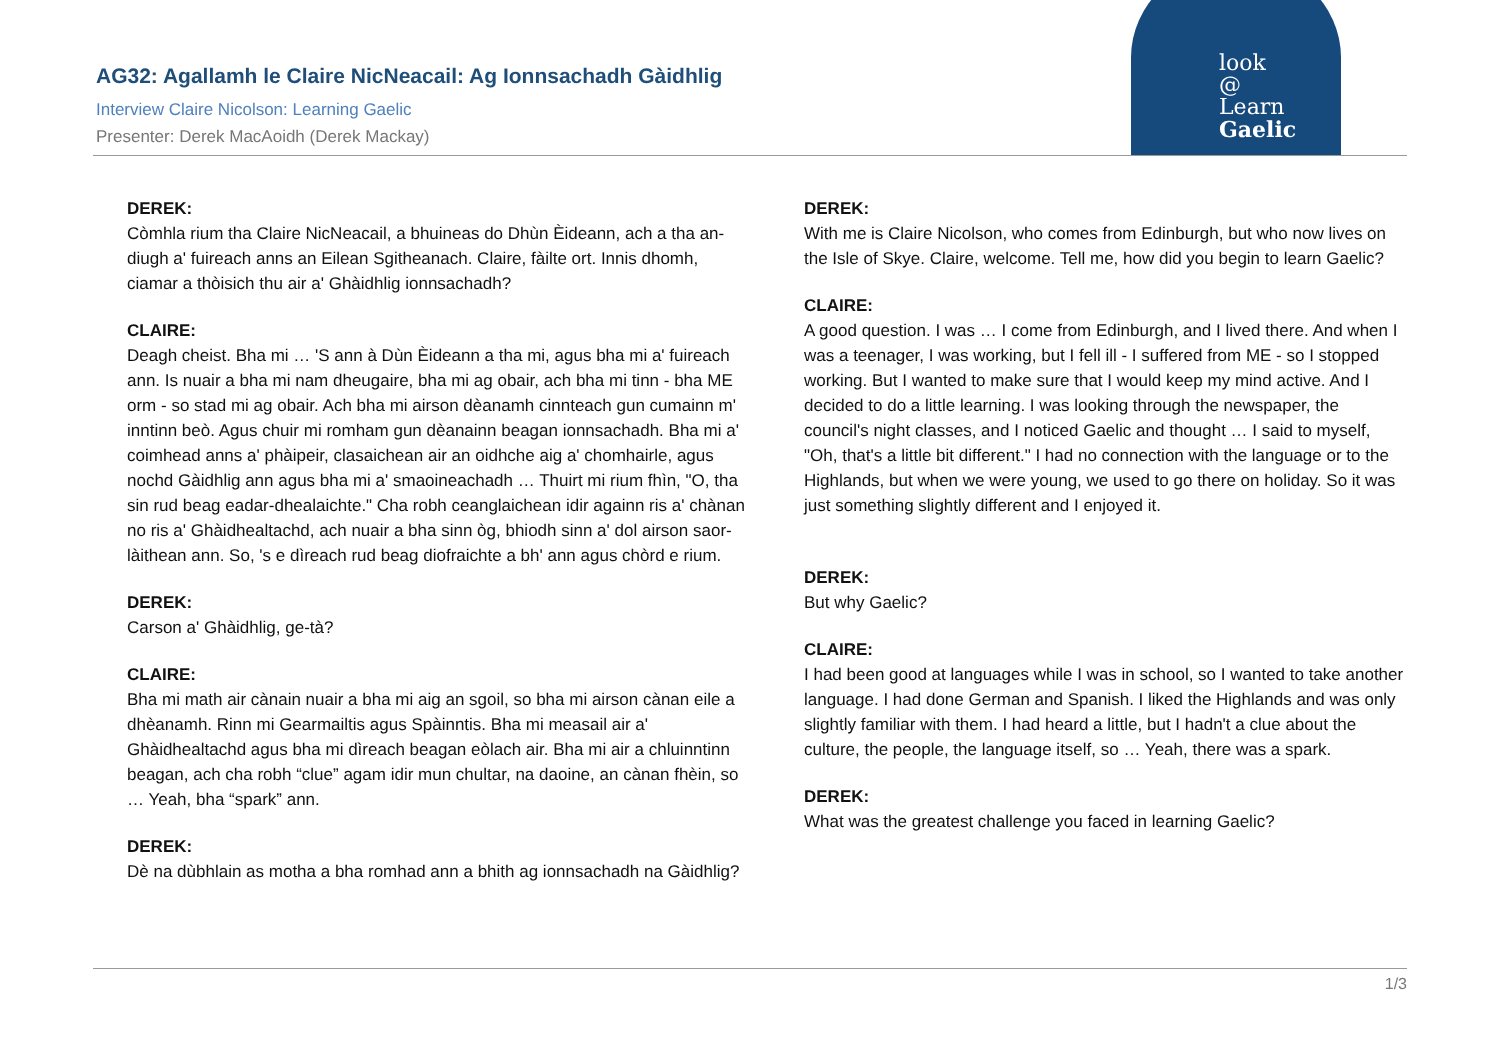AG32: Agallamh le Claire NicNeacail: Ag Ionnsachadh Gàidhlig
Interview Claire Nicolson: Learning Gaelic
Presenter: Derek MacAoidh (Derek Mackay)
look
@
Learn
Gaelic
DEREK:
Còmhla rium tha Claire NicNeacail, a bhuineas do Dhùn Èideann, ach a tha an-diugh a' fuireach anns an Eilean Sgitheanach. Claire, fàilte ort. Innis dhomh, ciamar a thòisich thu air a' Ghàidhlig ionnsachadh?
CLAIRE:
Deagh cheist. Bha mi … 'S ann à Dùn Èideann a tha mi, agus bha mi a' fuireach ann. Is nuair a bha mi nam dheugaire, bha mi ag obair, ach bha mi tinn - bha ME orm - so stad mi ag obair. Ach bha mi airson dèanamh cinnteach gun cumainn m' inntinn beò. Agus chuir mi romham gun dèanainn beagan ionnsachadh. Bha mi a' coimhead anns a' phàipeir, clasaichean air an oidhche aig a' chomhairle, agus nochd Gàidhlig ann agus bha mi a' smaoineachadh … Thuirt mi rium fhìn, "O, tha sin rud beag eadar-dhealaichte." Cha robh ceanglaichean idir againn ris a' chànan no ris a' Ghàidhealtachd, ach nuair a bha sinn òg, bhiodh sinn a' dol airson saor-làithean ann. So, 's e dìreach rud beag diofraichte a bh' ann agus chòrd e rium.
DEREK:
Carson a' Ghàidhlig, ge-tà?
CLAIRE:
Bha mi math air cànain nuair a bha mi aig an sgoil, so bha mi airson cànan eile a dhèanamh. Rinn mi Gearmailtis agus Spàinntis. Bha mi measail air a' Ghàidhealtachd agus bha mi dìreach beagan eòlach air. Bha mi air a chluinntinn beagan, ach cha robh “clue” agam idir mun chultar, na daoine, an cànan fhèin, so … Yeah, bha “spark” ann.
DEREK:
Dè na dùbhlain as motha a bha romhad ann a bhith ag ionnsachadh na Gàidhlig?
DEREK:
With me is Claire Nicolson, who comes from Edinburgh, but who now lives on the Isle of Skye. Claire, welcome. Tell me, how did you begin to learn Gaelic?
CLAIRE:
A good question. I was … I come from Edinburgh, and I lived there. And when I was a teenager, I was working, but I fell ill - I suffered from ME - so I stopped working. But I wanted to make sure that I would keep my mind active. And I decided to do a little learning. I was looking through the newspaper, the council's night classes, and I noticed Gaelic and thought … I said to myself, "Oh, that's a little bit different." I had no connection with the language or to the Highlands, but when we were young, we used to go there on holiday. So it was just something slightly different and I enjoyed it.
DEREK:
But why Gaelic?
CLAIRE:
I had been good at languages while I was in school, so I wanted to take another language. I had done German and Spanish. I liked the Highlands and was only slightly familiar with them. I had heard a little, but I hadn't a clue about the culture, the people, the language itself, so … Yeah, there was a spark.
DEREK:
What was the greatest challenge you faced in learning Gaelic?
1/3